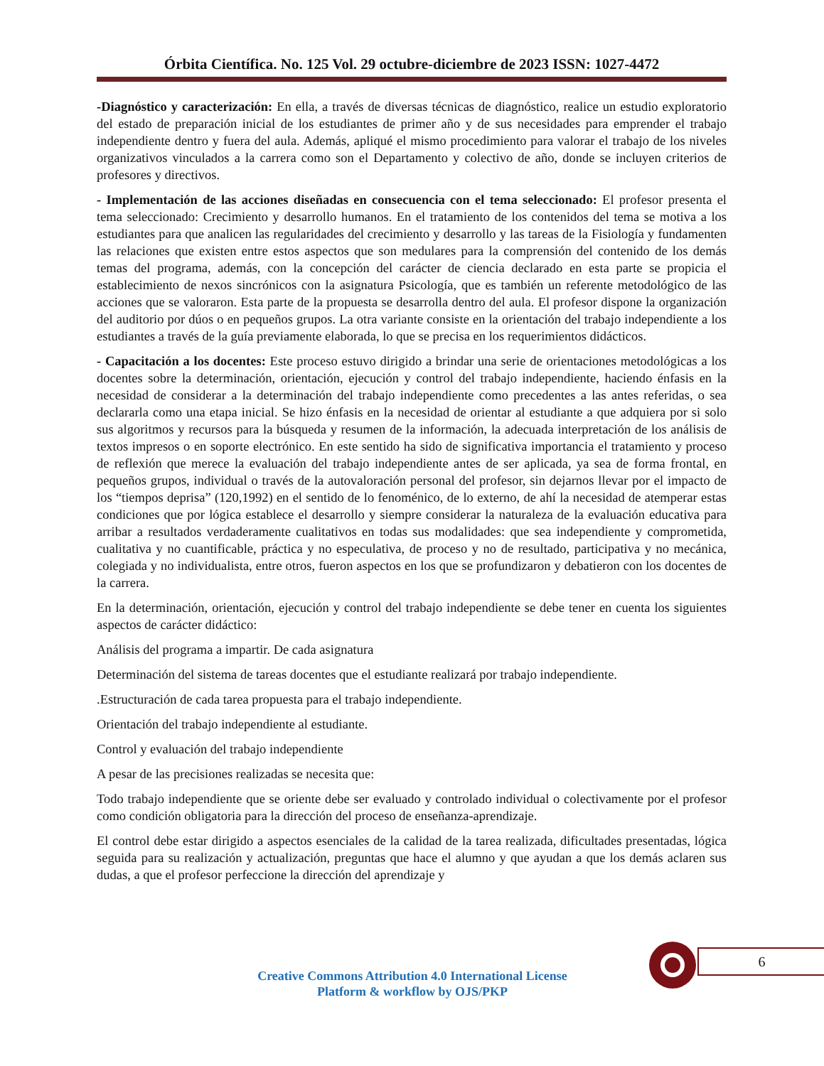Órbita Científica. No. 125 Vol. 29 octubre-diciembre de 2023 ISSN: 1027-4472
-Diagnóstico y caracterización: En ella, a través de diversas técnicas de diagnóstico, realice un estudio exploratorio del estado de preparación inicial de los estudiantes de primer año y de sus necesidades para emprender el trabajo independiente dentro y fuera del aula. Además, apliqué el mismo procedimiento para valorar el trabajo de los niveles organizativos vinculados a la carrera como son el Departamento y colectivo de año, donde se incluyen criterios de profesores y directivos.
- Implementación de las acciones diseñadas en consecuencia con el tema seleccionado: El profesor presenta el tema seleccionado: Crecimiento y desarrollo humanos. En el tratamiento de los contenidos del tema se motiva a los estudiantes para que analicen las regularidades del crecimiento y desarrollo y las tareas de la Fisiología y fundamenten las relaciones que existen entre estos aspectos que son medulares para la comprensión del contenido de los demás temas del programa, además, con la concepción del carácter de ciencia declarado en esta parte se propicia el establecimiento de nexos sincrónicos con la asignatura Psicología, que es también un referente metodológico de las acciones que se valoraron. Esta parte de la propuesta se desarrolla dentro del aula. El profesor dispone la organización del auditorio por dúos o en pequeños grupos. La otra variante consiste en la orientación del trabajo independiente a los estudiantes a través de la guía previamente elaborada, lo que se precisa en los requerimientos didácticos.
- Capacitación a los docentes: Este proceso estuvo dirigido a brindar una serie de orientaciones metodológicas a los docentes sobre la determinación, orientación, ejecución y control del trabajo independiente, haciendo énfasis en la necesidad de considerar a la determinación del trabajo independiente como precedentes a las antes referidas, o sea declararla como una etapa inicial. Se hizo énfasis en la necesidad de orientar al estudiante a que adquiera por si solo sus algoritmos y recursos para la búsqueda y resumen de la información, la adecuada interpretación de los análisis de textos impresos o en soporte electrónico. En este sentido ha sido de significativa importancia el tratamiento y proceso de reflexión que merece la evaluación del trabajo independiente antes de ser aplicada, ya sea de forma frontal, en pequeños grupos, individual o través de la autovaloración personal del profesor, sin dejarnos llevar por el impacto de los “tiempos deprisa” (120,1992) en el sentido de lo fenoménico, de lo externo, de ahí la necesidad de atemperar estas condiciones que por lógica establece el desarrollo y siempre considerar la naturaleza de la evaluación educativa para arribar a resultados verdaderamente cualitativos en todas sus modalidades: que sea independiente y comprometida, cualitativa y no cuantificable, práctica y no especulativa, de proceso y no de resultado, participativa y no mecánica, colegiada y no individualista, entre otros, fueron aspectos en los que se profundizaron y debatieron con los docentes de la carrera.
En la determinación, orientación, ejecución y control del trabajo independiente se debe tener en cuenta los siguientes aspectos de carácter didáctico:
Análisis del programa a impartir. De cada asignatura
Determinación del sistema de tareas docentes que el estudiante realizará por trabajo independiente.
.Estructuración de cada tarea propuesta para el trabajo independiente.
Orientación del trabajo independiente al estudiante.
Control y evaluación del trabajo independiente
A pesar de las precisiones realizadas se necesita que:
Todo trabajo independiente que se oriente debe ser evaluado y controlado individual o colectivamente por el profesor como condición obligatoria para la dirección del proceso de enseñanza-aprendizaje.
El control debe estar dirigido a aspectos esenciales de la calidad de la tarea realizada, dificultades presentadas, lógica seguida para su realización y actualización, preguntas que hace el alumno y que ayudan a que los demás aclaren sus dudas, a que el profesor perfeccione la dirección del aprendizaje y
6
Creative Commons Attribution 4.0 International License
Platform & workflow by OJS/PKP